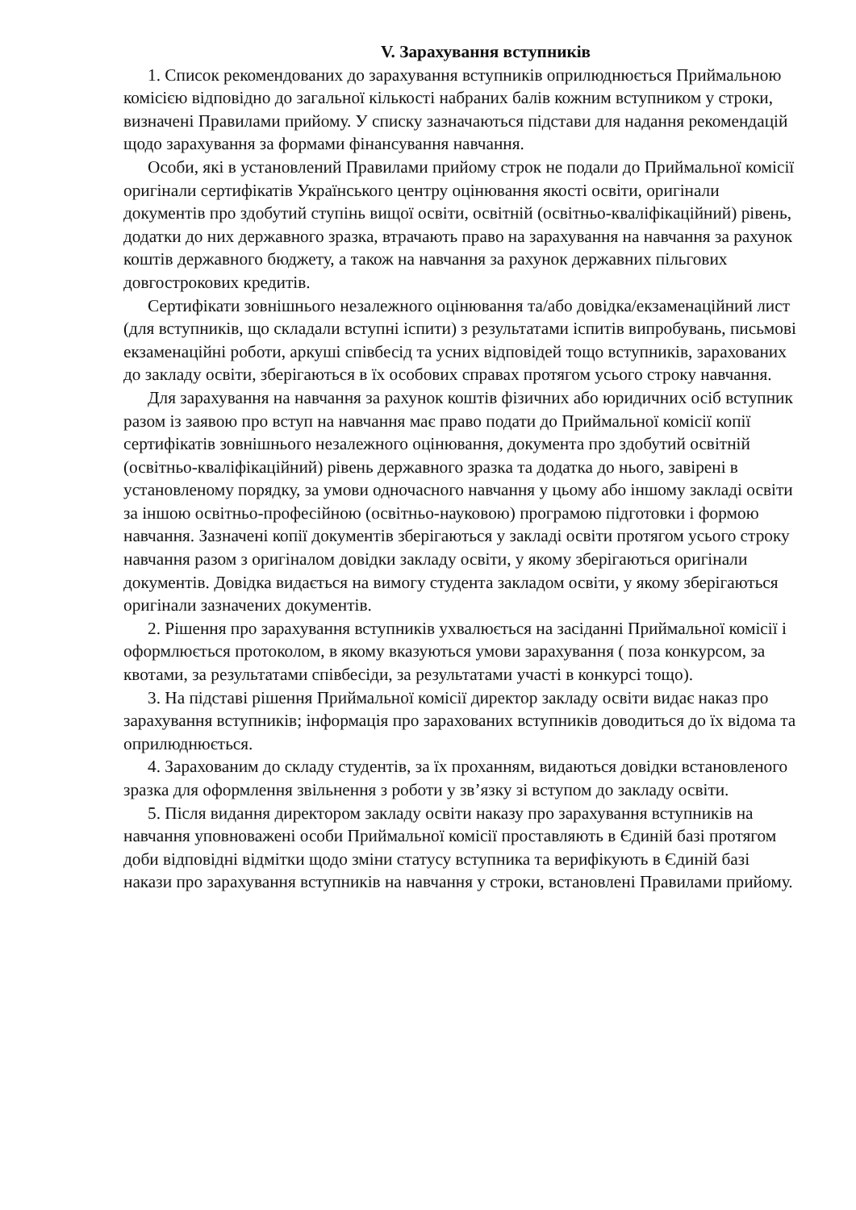V. Зарахування вступників
1. Список рекомендованих до зарахування вступників оприлюднюється Приймальною комісією відповідно до загальної кількості набраних балів кожним вступником у строки, визначені Правилами прийому. У списку зазначаються підстави для надання рекомендацій щодо зарахування за формами фінансування навчання.
Особи, які в установлений Правилами прийому строк не подали до Приймальної комісії оригінали сертифікатів Українського центру оцінювання якості освіти, оригінали документів про здобутий ступінь вищої освіти, освітній (освітньо-кваліфікаційний) рівень, додатки до них державного зразка, втрачають право на зарахування на навчання за рахунок коштів державного бюджету, а також на навчання за рахунок державних пільгових довгострокових кредитів.
Сертифікати зовнішнього незалежного оцінювання та/або довідка/екзаменаційний лист (для вступників, що складали вступні іспити) з результатами іспитів випробувань, письмові екзаменаційні роботи, аркуші співбесід та усних відповідей тощо вступників, зарахованих до закладу освіти, зберігаються в їх особових справах протягом усього строку навчання.
Для зарахування на навчання за рахунок коштів фізичних або юридичних осіб вступник разом із заявою про вступ на навчання має право подати до Приймальної комісії копії сертифікатів зовнішнього незалежного оцінювання, документа про здобутий освітній (освітньо-кваліфікаційний) рівень державного зразка та додатка до нього, завірені в установленому порядку, за умови одночасного навчання у цьому або іншому закладі освіти за іншою освітньо-професійною (освітньо-науковою) програмою підготовки і формою навчання. Зазначені копії документів зберігаються у закладі освіти протягом усього строку навчання разом з оригіналом довідки закладу освіти, у якому зберігаються оригінали документів. Довідка видається на вимогу студента закладом освіти, у якому зберігаються оригінали зазначених документів.
2. Рішення про зарахування вступників ухвалюється на засіданні Приймальної комісії і оформлюється протоколом, в якому вказуються умови зарахування ( поза конкурсом, за квотами, за результатами співбесіди, за результатами участі в конкурсі тощо).
3. На підставі рішення Приймальної комісії директор закладу освіти видає наказ про зарахування вступників; інформація про зарахованих вступників доводиться до їх відома та оприлюднюється.
4. Зарахованим до складу студентів, за їх проханням, видаються довідки встановленого зразка для оформлення звільнення з роботи у зв’язку зі вступом до закладу освіти.
5. Після видання директором закладу освіти наказу про зарахування вступників на навчання уповноважені особи Приймальної комісії проставляють в Єдиній базі протягом доби відповідні відмітки щодо зміни статусу вступника та верифікують в Єдиній базі накази про зарахування вступників на навчання у строки, встановлені Правилами прийому.